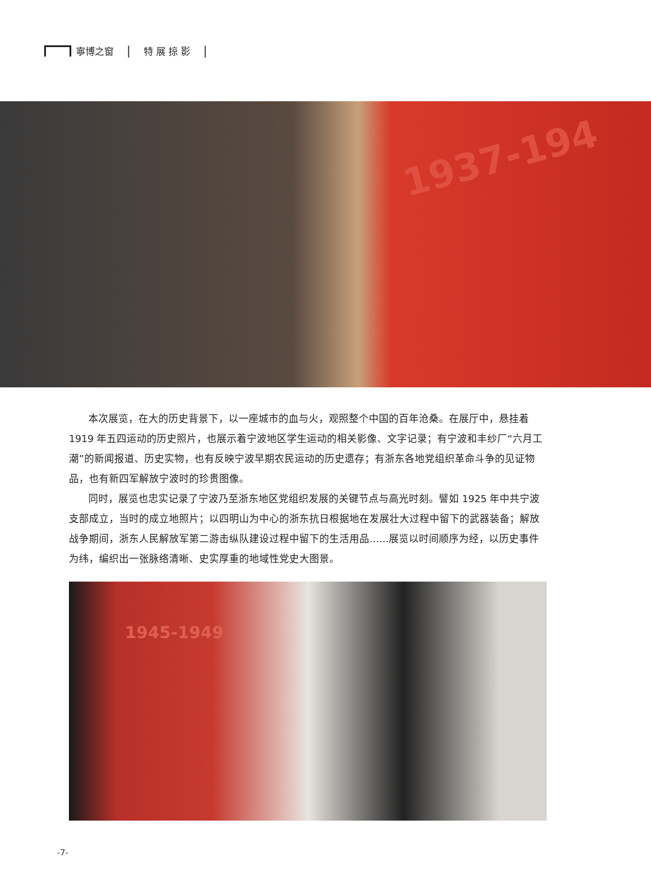寧博之窗 | 特 展 掠 影 |
1937-194
本次展览，在大的历史背景下，以一座城市的血与火，观照整个中国的百年沧桑。在展厅中，悬挂着1919 年五四运动的历史照片，也展示着宁波地区学生运动的相关影像、文字记录；有宁波和丰纱厂“六月工潮”的新闻报道、历史实物，也有反映宁波早期农民运动的历史遗存；有浙东各地党组织革命斗争的见证物品，也有新四军解放宁波时的珍贵图像。
同时，展览也忠实记录了宁波乃至浙东地区党组织发展的关键节点与高光时刻。譬如 1925 年中共宁波支部成立，当时的成立地照片；以四明山为中心的浙东抗日根据地在发展壮大过程中留下的武器装备；解放战争期间，浙东人民解放军第二游击纵队建设过程中留下的生活用品……展览以时间顺序为经，以历史事件为纬，编织出一张脉络清晰、史实厚重的地域性党史大图景。
1945-1949
-7-